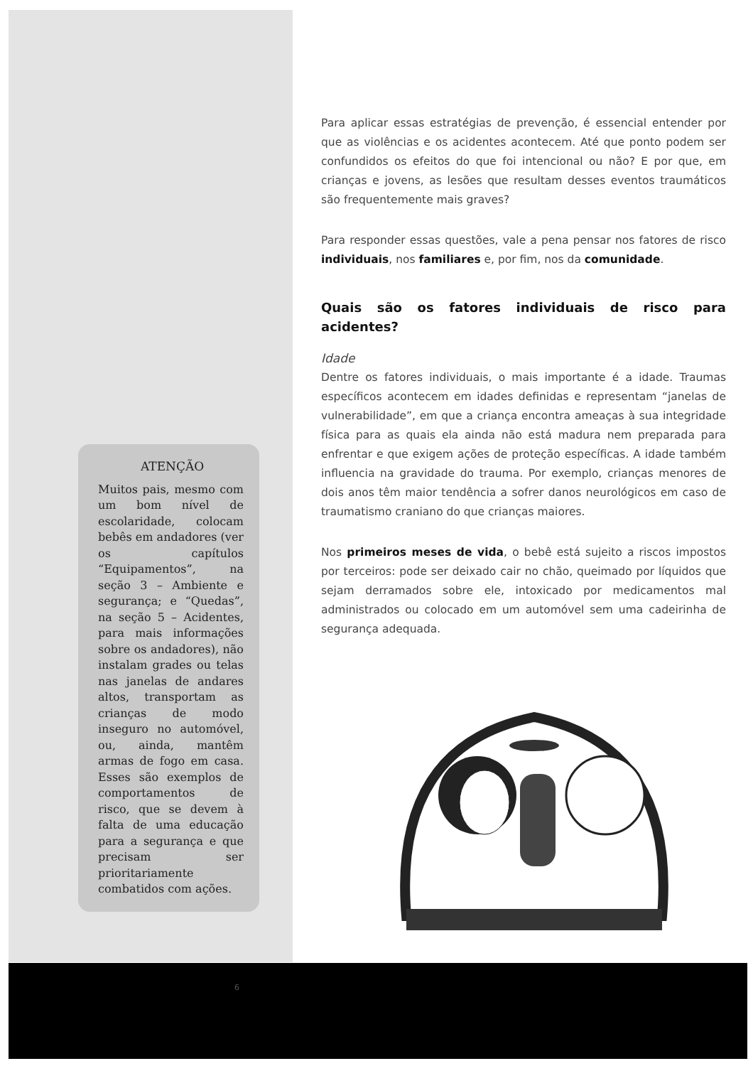ATENÇÃO
Muitos pais, mesmo com um bom nível de escolaridade, colocam bebês em andadores (ver os capítulos “Equipamentos”, na seção 3 – Ambiente e segurança; e “Quedas”, na seção 5 – Acidentes, para mais informações sobre os andadores), não instalam grades ou telas nas janelas de andares altos, transportam as crianças de modo inseguro no automóvel, ou, ainda, mantêm armas de fogo em casa. Esses são exemplos de comportamentos de risco, que se devem à falta de uma educação para a segurança e que precisam ser prioritariamente combatidos com ações.
6
Para aplicar essas estratégias de prevenção, é essencial entender por que as violências e os acidentes acontecem. Até que ponto podem ser confundidos os efeitos do que foi intencional ou não? E por que, em crianças e jovens, as lesões que resultam desses eventos traumáticos são frequentemente mais graves?
Para responder essas questões, vale a pena pensar nos fatores de risco individuais, nos familiares e, por fim, nos da comunidade.
Quais são os fatores individuais de risco para acidentes?
Idade
Dentre os fatores individuais, o mais importante é a idade. Traumas específicos acontecem em idades definidas e representam “janelas de vulnerabilidade”, em que a criança encontra ameaças à sua integridade física para as quais ela ainda não está madura nem preparada para enfrentar e que exigem ações de proteção específicas. A idade também influencia na gravidade do trauma. Por exemplo, crianças menores de dois anos têm maior tendência a sofrer danos neurológicos em caso de traumatismo craniano do que crianças maiores.
Nos primeiros meses de vida, o bebê está sujeito a riscos impostos por terceiros: pode ser deixado cair no chão, queimado por líquidos que sejam derramados sobre ele, intoxicado por medicamentos mal administrados ou colocado em um automóvel sem uma cadeirinha de segurança adequada.